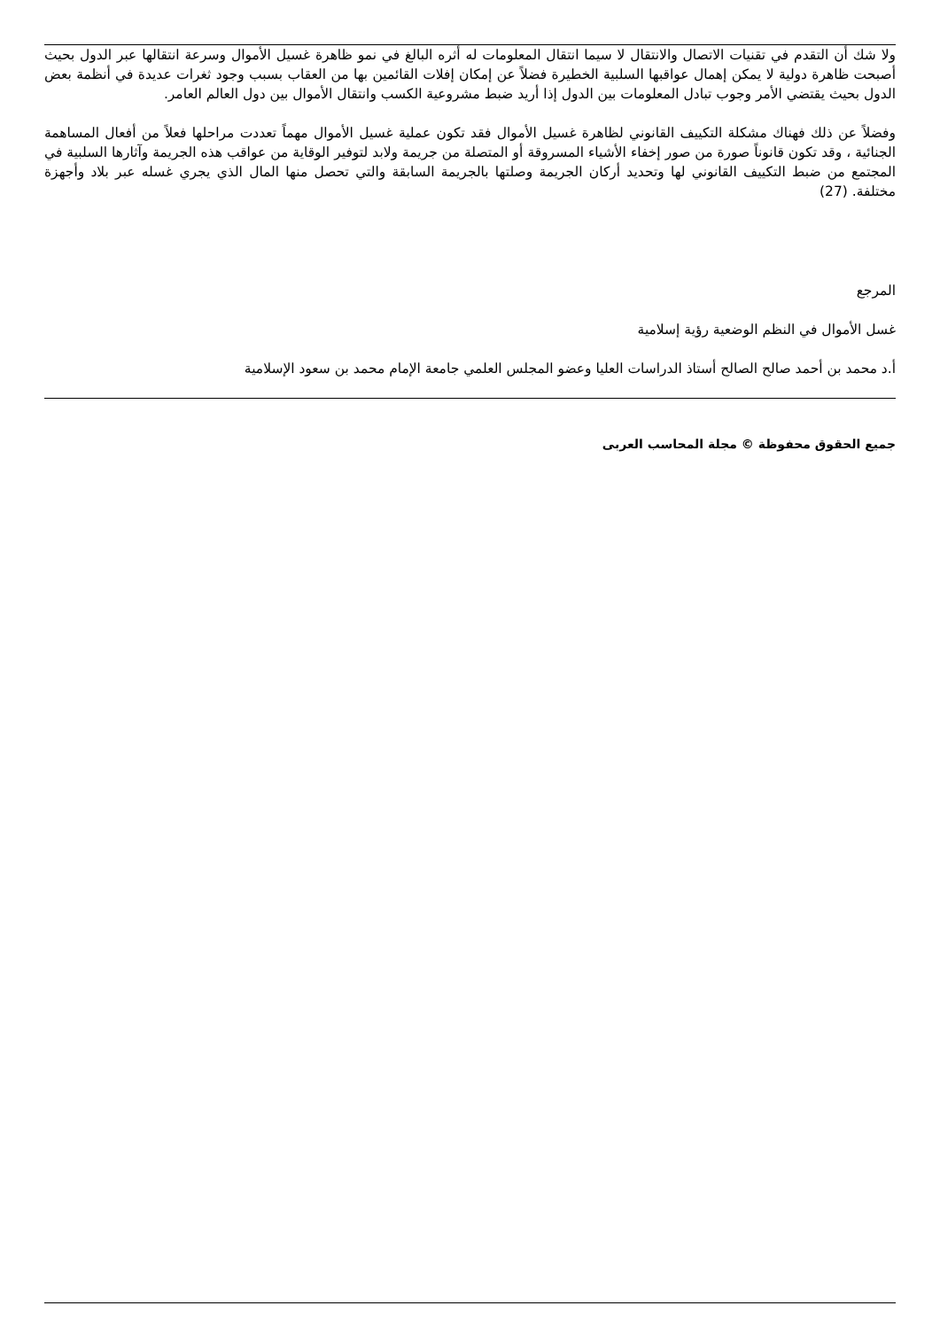ولا شك أن التقدم في تقنيات الاتصال والانتقال لا سيما انتقال المعلومات له أثره البالغ في نمو ظاهرة غسيل الأموال وسرعة انتقالها عبر الدول بحيث أصبحت ظاهرة دولية لا يمكن إهمال عواقبها السلبية الخطيرة فضلاً عن إمكان إفلات القائمين بها من العقاب بسبب وجود ثغرات عديدة في أنظمة بعض الدول بحيث يقتضي الأمر وجوب تبادل المعلومات بين الدول إذا أريد ضبط مشروعية الكسب وانتقال الأموال بين دول العالم العامر.
وفضلاً عن ذلك فهناك مشكلة التكييف القانوني لظاهرة غسيل الأموال فقد تكون عملية غسيل الأموال مهماً تعددت مراحلها فعلاً من أفعال المساهمة الجنائية ، وقد تكون قانوناً صورة من صور إخفاء الأشياء المسروقة أو المتصلة من جريمة ولابد لتوفير الوقاية من عواقب هذه الجريمة وآثارها السلبية في المجتمع من ضبط التكييف القانوني لها وتحديد أركان الجريمة وصلتها بالجريمة السابقة والتي تحصل منها المال الذي يجري غسله عبر بلاد وأجهزة مختلفة. (27)
المرجع
غسل الأموال في النظم الوضعية رؤية إسلامية
أ.د محمد بن أحمد صالح الصالح أستاذ الدراسات العليا وعضو المجلس العلمي جامعة الإمام محمد بن سعود الإسلامية
جميع الحقوق محفوظة © مجلة المحاسب العربى